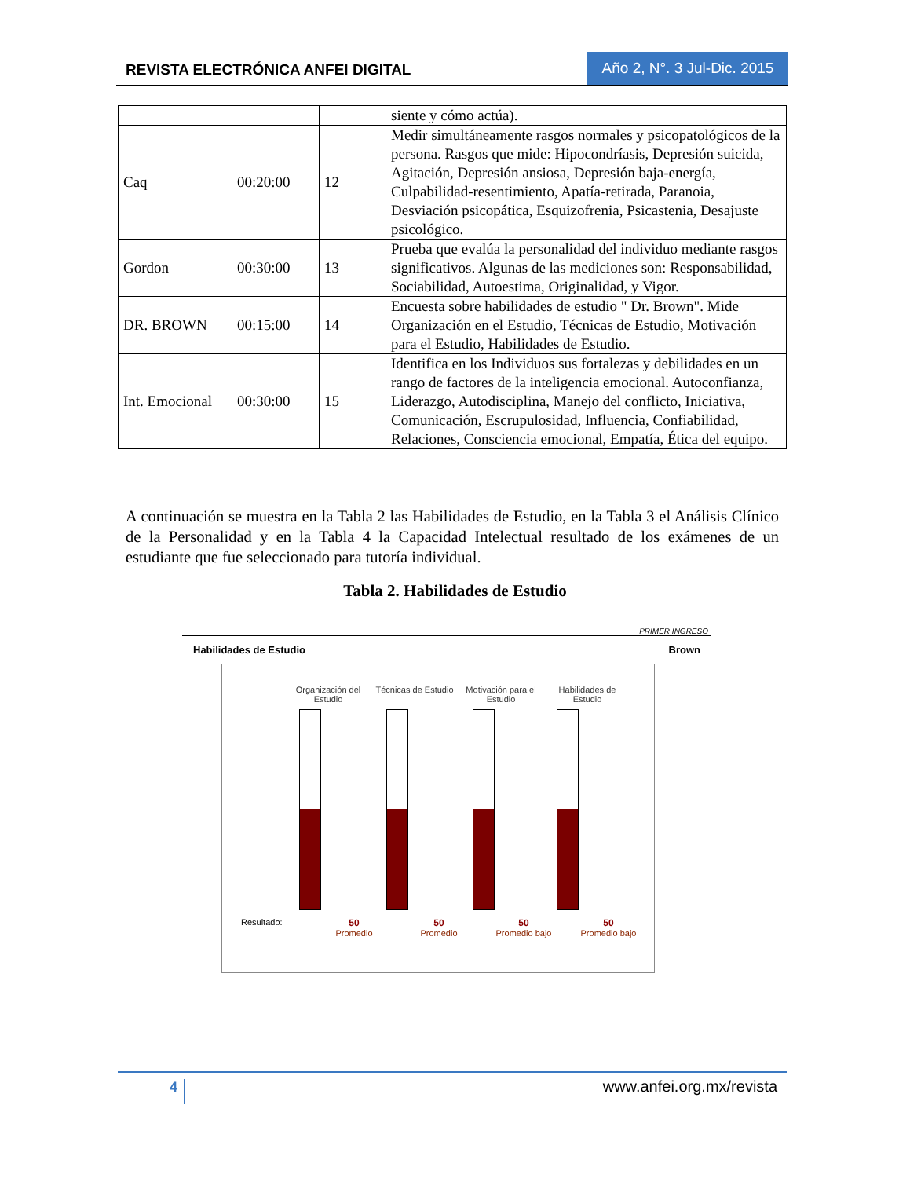REVISTA ELECTRÓNICA ANFEI DIGITAL
Año 2, N°. 3 Jul-Dic. 2015
| | | | siente y cómo actúa). |
| Caq | 00:20:00 | 12 | Medir simultáneamente rasgos normales y psicopatológicos de la persona. Rasgos que mide: Hipocondríasis, Depresión suicida, Agitación, Depresión ansiosa, Depresión baja-energía, Culpabilidad-resentimiento, Apatía-retirada, Paranoia, Desviación psicopática, Esquizofrenia, Psicastenia, Desajuste psicológico. |
| Gordon | 00:30:00 | 13 | Prueba que evalúa la personalidad del individuo mediante rasgos significativos. Algunas de las mediciones son: Responsabilidad, Sociabilidad, Autoestima, Originalidad, y Vigor. |
| DR. BROWN | 00:15:00 | 14 | Encuesta sobre habilidades de estudio " Dr. Brown". Mide Organización en el Estudio, Técnicas de Estudio, Motivación para el Estudio, Habilidades de Estudio. |
| Int. Emocional | 00:30:00 | 15 | Identifica en los Individuos sus fortalezas y debilidades en un rango de factores de la inteligencia emocional. Autoconfianza, Liderazgo, Autodisciplina, Manejo del conflicto, Iniciativa, Comunicación, Escrupulosidad, Influencia, Confiabilidad, Relaciones, Consciencia emocional, Empatía, Ética del equipo. |
A continuación se muestra en la Tabla 2 las Habilidades de Estudio, en la Tabla 3 el Análisis Clínico de la Personalidad y en la Tabla 4 la Capacidad Intelectual resultado de los exámenes de un estudiante que fue seleccionado para tutoría individual.
Tabla 2. Habilidades de Estudio
PRIMER INGRESO
Habilidades de Estudio Brown
Organización del Estudio
Técnicas de Estudio
Motivación para el Estudio
Habilidades de Estudio
Resultado: 50
Promedio
50
Promedio
50
Promedio bajo
50
Promedio bajo
4 www.anfei.org.mx/revista